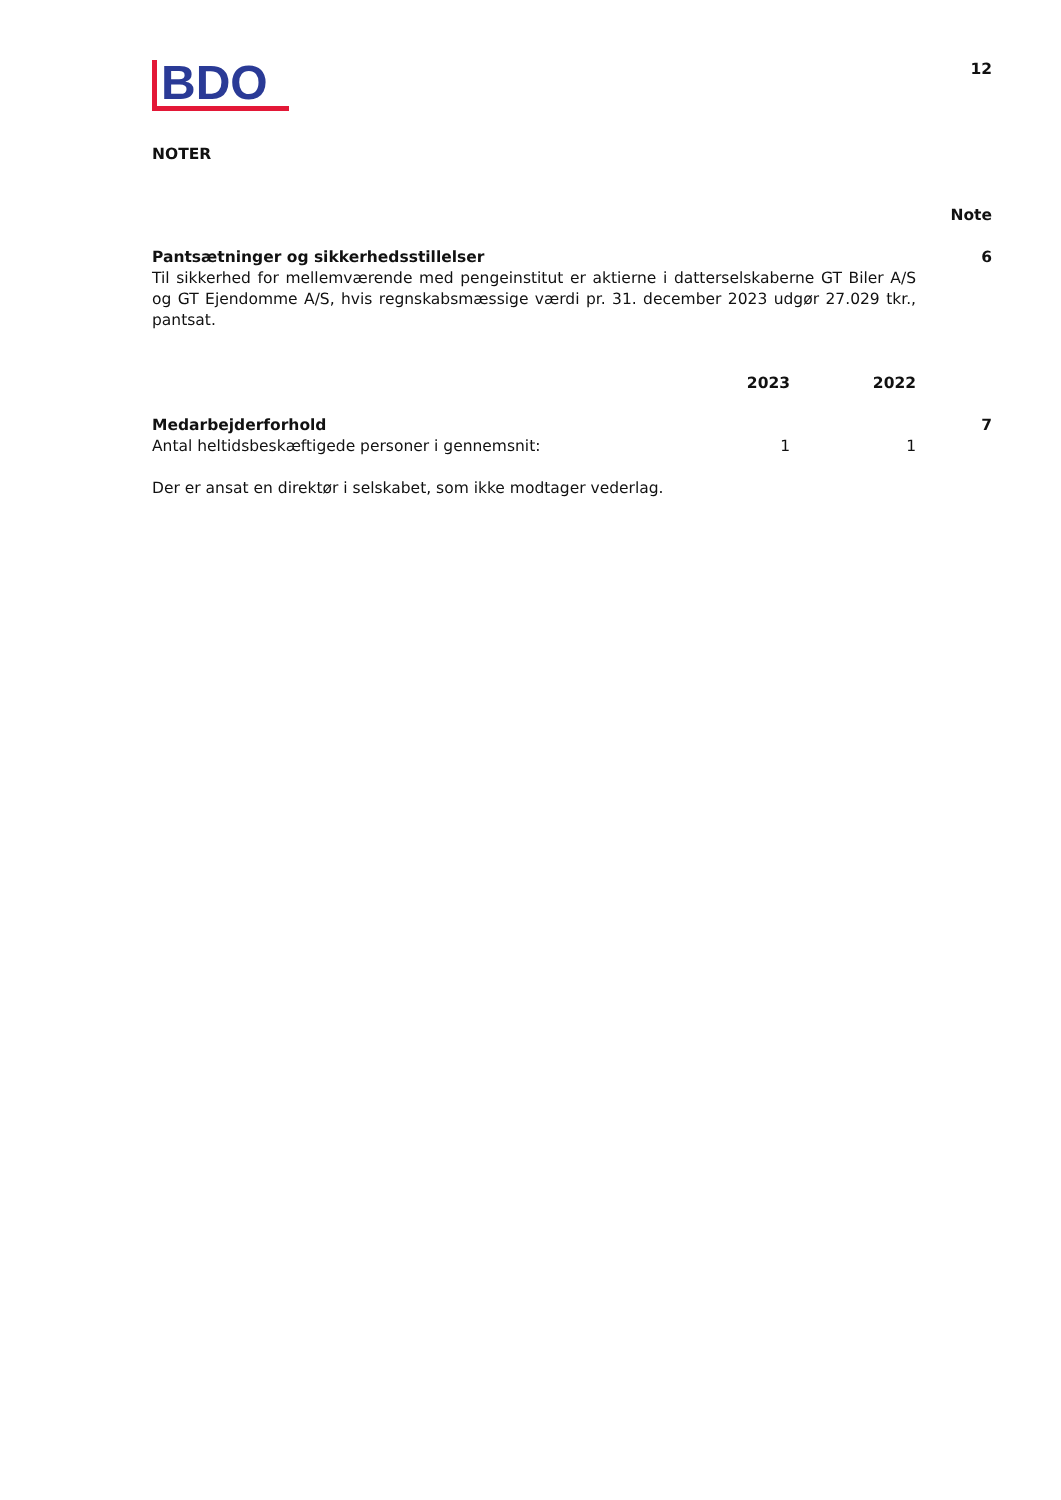BDO
12
NOTER
| | | | Note |
| Pantsætninger og sikkerhedsstillelser Til sikkerhed for mellemværende med pengeinstitut er aktierne i datterselskaberne GT Biler A/S og GT Ejendomme A/S, hvis regnskabsmæssige værdi pr. 31. december 2023 udgør 27.029 tkr., pantsat. | | | 6 |
| | 2023 | 2022 | |
| Medarbejderforhold | | | 7 |
| Antal heltidsbeskæftigede personer i gennemsnit: | 1 | 1 | |
| Der er ansat en direktør i selskabet, som ikke modtager vederlag. | | | |